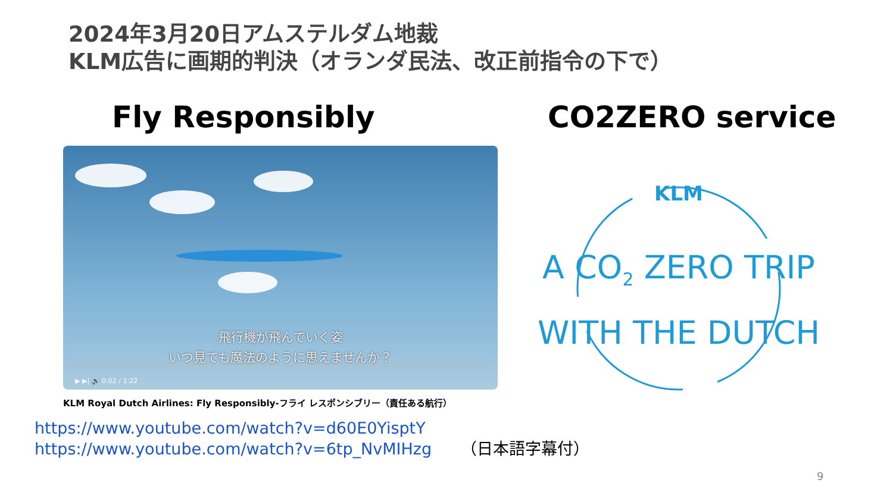2024年3月20日アムステルダム地裁
KLM広告に画期的判決（オランダ民法、改正前指令の下で）
Fly Responsibly CO2ZERO service
飛行機が飛んでいく姿
いつ見ても魔法のように思えませんか？
▶ ▶| 🔊 0:02 / 1:22
KLM Royal Dutch Airlines: Fly Responsibly-フライ レスポンシブリー（責任ある航行）
https://www.youtube.com/watch?v=d60E0YisptY
https://www.youtube.com/watch?v=6tp_NvMIHzg （日本語字幕付）
KLM
A CO<sub>2</sub> ZERO TRIP
WITH THE DUTCH
9